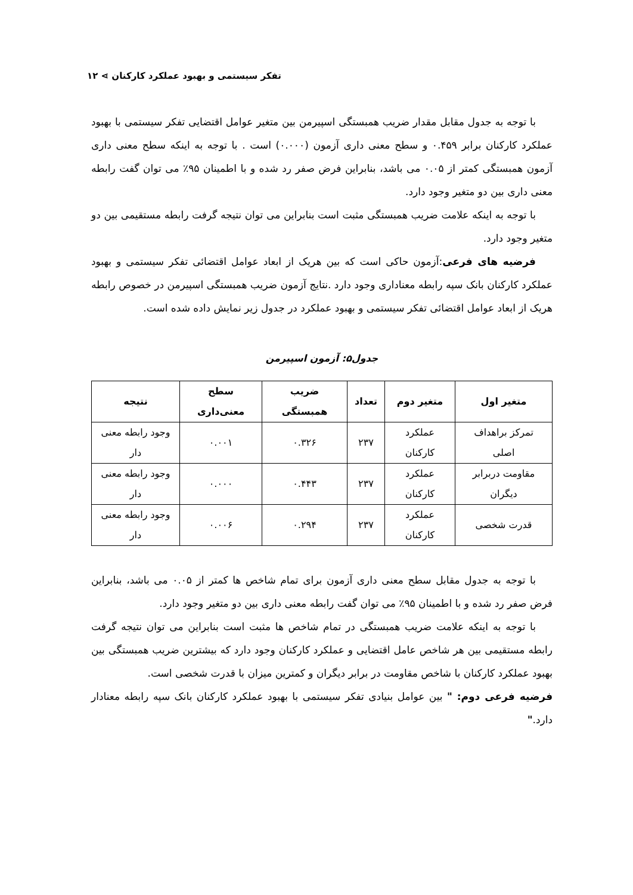تفکر سیستمی و بهبود عملکرد کارکنان ⋗ ۱۲
با توجه به جدول مقابل مقدار ضریب همبستگی اسپیرمن بین متغیر عوامل اقتضایی تفکر سیستمی با بهبود عملکرد کارکنان برابر ۰.۴۵۹ و سطح معنی داری آزمون (۰.۰۰۰) است . با توجه به اینکه سطح معنی داری آزمون همبستگی کمتر از ۰.۰۵ می باشد، بنابراین فرض صفر رد شده و با اطمینان ۹۵٪ می توان گفت رابطه معنی داری بین دو متغیر وجود دارد.
با توجه به اینکه علامت ضریب همبستگی مثبت است بنابراین می توان نتیجه گرفت رابطه مستقیمی بین دو متغیر وجود دارد.
فرضیه های فرعی:آزمون حاکی است که بین هریک از ابعاد عوامل اقتضائی تفکر سیستمی و بهبود عملکرد کارکنان بانک سپه رابطه معناداری وجود دارد .نتایج آزمون ضریب همبستگی اسپیرمن در خصوص رابطه هریک از ابعاد عوامل اقتضائی تفکر سیستمی و بهبود عملکرد در جدول زیر نمایش داده شده است.
جدول۵: آزمون اسپیرمن
| متغیر اول | متغیر دوم | تعداد | ضریب همبستگی | سطح معنی‌داری | نتیجه |
| --- | --- | --- | --- | --- | --- |
| تمرکز براهداف اصلی | عملکرد کارکنان | ۲۳۷ | ۰.۳۲۶ | ۰.۰۰۱ | وجود رابطه معنی دار |
| مقاومت دربرابر دیگران | عملکرد کارکنان | ۲۳۷ | ۰.۴۴۳ | ۰.۰۰۰ | وجود رابطه معنی دار |
| قدرت شخصی | عملکرد کارکنان | ۲۳۷ | ۰.۲۹۴ | ۰.۰۰۶ | وجود رابطه معنی دار |
با توجه به جدول مقابل سطح معنی داری آزمون برای تمام شاخص ها کمتر از ۰.۰۵ می باشد، بنابراین فرض صفر رد شده و با اطمینان ۹۵٪ می توان گفت رابطه معنی داری بین دو متغیر وجود دارد.
با توجه به اینکه علامت ضریب همبستگی در تمام شاخص ها مثبت است بنابراین می توان نتیجه گرفت رابطه مستقیمی بین هر شاخص عامل اقتضایی و عملکرد کارکنان وجود دارد که بیشترین ضریب همبستگی بین بهبود عملکرد کارکنان با شاخص مقاومت در برابر دیگران و کمترین میزان با قدرت شخصی است.
فرضیه فرعی دوم: " بین عوامل بنیادی تفکر سیستمی با بهبود عملکرد کارکنان بانک سپه رابطه معنادار دارد."